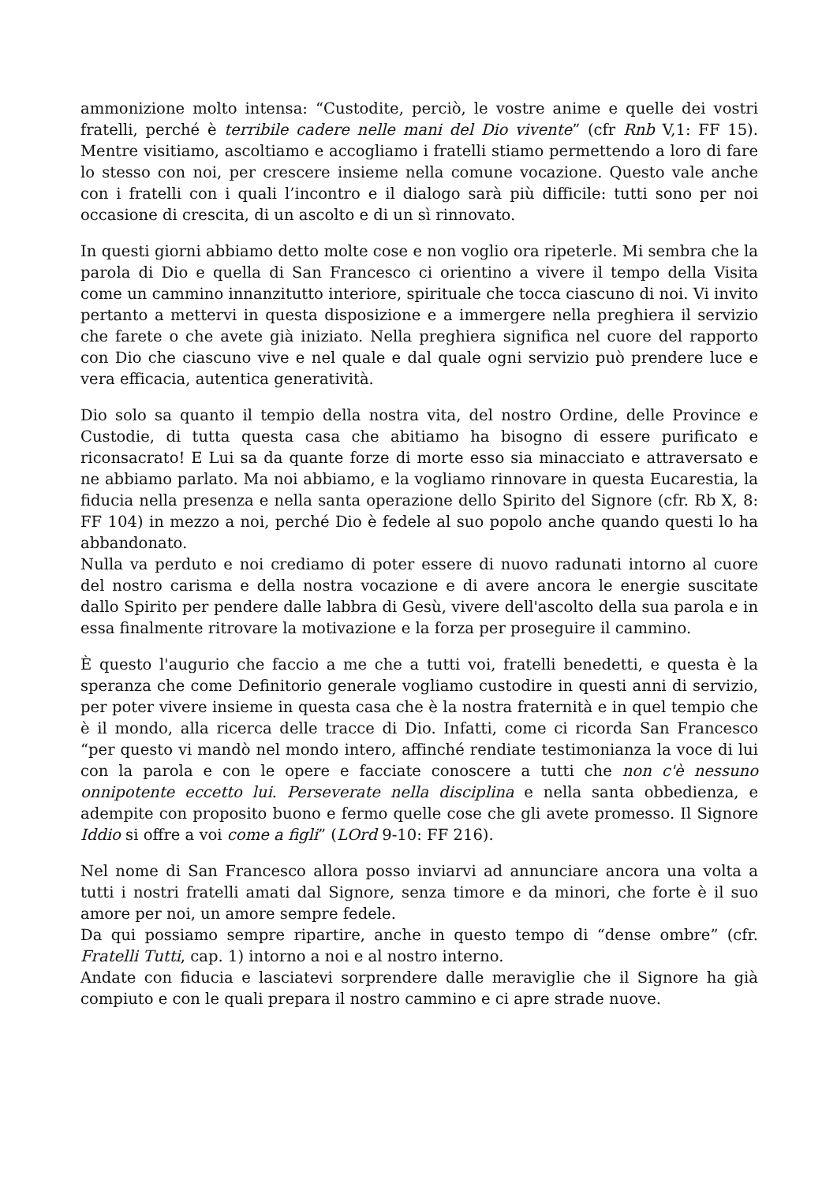ammonizione molto intensa: “Custodite, perciò, le vostre anime e quelle dei vostri fratelli, perché è terribile cadere nelle mani del Dio vivente” (cfr Rnb V,1: FF 15). Mentre visitiamo, ascoltiamo e accogliamo i fratelli stiamo permettendo a loro di fare lo stesso con noi, per crescere insieme nella comune vocazione. Questo vale anche con i fratelli con i quali l’incontro e il dialogo sarà più difficile: tutti sono per noi occasione di crescita, di un ascolto e di un sì rinnovato.
In questi giorni abbiamo detto molte cose e non voglio ora ripeterle. Mi sembra che la parola di Dio e quella di San Francesco ci orientino a vivere il tempo della Visita come un cammino innanzitutto interiore, spirituale che tocca ciascuno di noi. Vi invito pertanto a mettervi in questa disposizione e a immergere nella preghiera il servizio che farete o che avete già iniziato. Nella preghiera significa nel cuore del rapporto con Dio che ciascuno vive e nel quale e dal quale ogni servizio può prendere luce e vera efficacia, autentica generatività.
Dio solo sa quanto il tempio della nostra vita, del nostro Ordine, delle Province e Custodie, di tutta questa casa che abitiamo ha bisogno di essere purificato e riconsacrato! E Lui sa da quante forze di morte esso sia minacciato e attraversato e ne abbiamo parlato. Ma noi abbiamo, e la vogliamo rinnovare in questa Eucarestia, la fiducia nella presenza e nella santa operazione dello Spirito del Signore (cfr. Rb X, 8: FF 104) in mezzo a noi, perché Dio è fedele al suo popolo anche quando questi lo ha abbandonato.
Nulla va perduto e noi crediamo di poter essere di nuovo radunati intorno al cuore del nostro carisma e della nostra vocazione e di avere ancora le energie suscitate dallo Spirito per pendere dalle labbra di Gesù, vivere dell'ascolto della sua parola e in essa finalmente ritrovare la motivazione e la forza per proseguire il cammino.
È questo l'augurio che faccio a me che a tutti voi, fratelli benedetti, e questa è la speranza che come Definitorio generale vogliamo custodire in questi anni di servizio, per poter vivere insieme in questa casa che è la nostra fraternità e in quel tempio che è il mondo, alla ricerca delle tracce di Dio. Infatti, come ci ricorda San Francesco “per questo vi mandò nel mondo intero, affinché rendiate testimonianza la voce di lui con la parola e con le opere e facciate conoscere a tutti che non c'è nessuno onnipotente eccetto lui. Perseverate nella disciplina e nella santa obbedienza, e adempite con proposito buono e fermo quelle cose che gli avete promesso. Il Signore Iddio si offre a voi come a figli” (LOrd 9-10: FF 216).
Nel nome di San Francesco allora posso inviarvi ad annunciare ancora una volta a tutti i nostri fratelli amati dal Signore, senza timore e da minori, che forte è il suo amore per noi, un amore sempre fedele.
Da qui possiamo sempre ripartire, anche in questo tempo di “dense ombre” (cfr. Fratelli Tutti, cap. 1) intorno a noi e al nostro interno.
Andate con fiducia e lasciatevi sorprendere dalle meraviglie che il Signore ha già compiuto e con le quali prepara il nostro cammino e ci apre strade nuove.